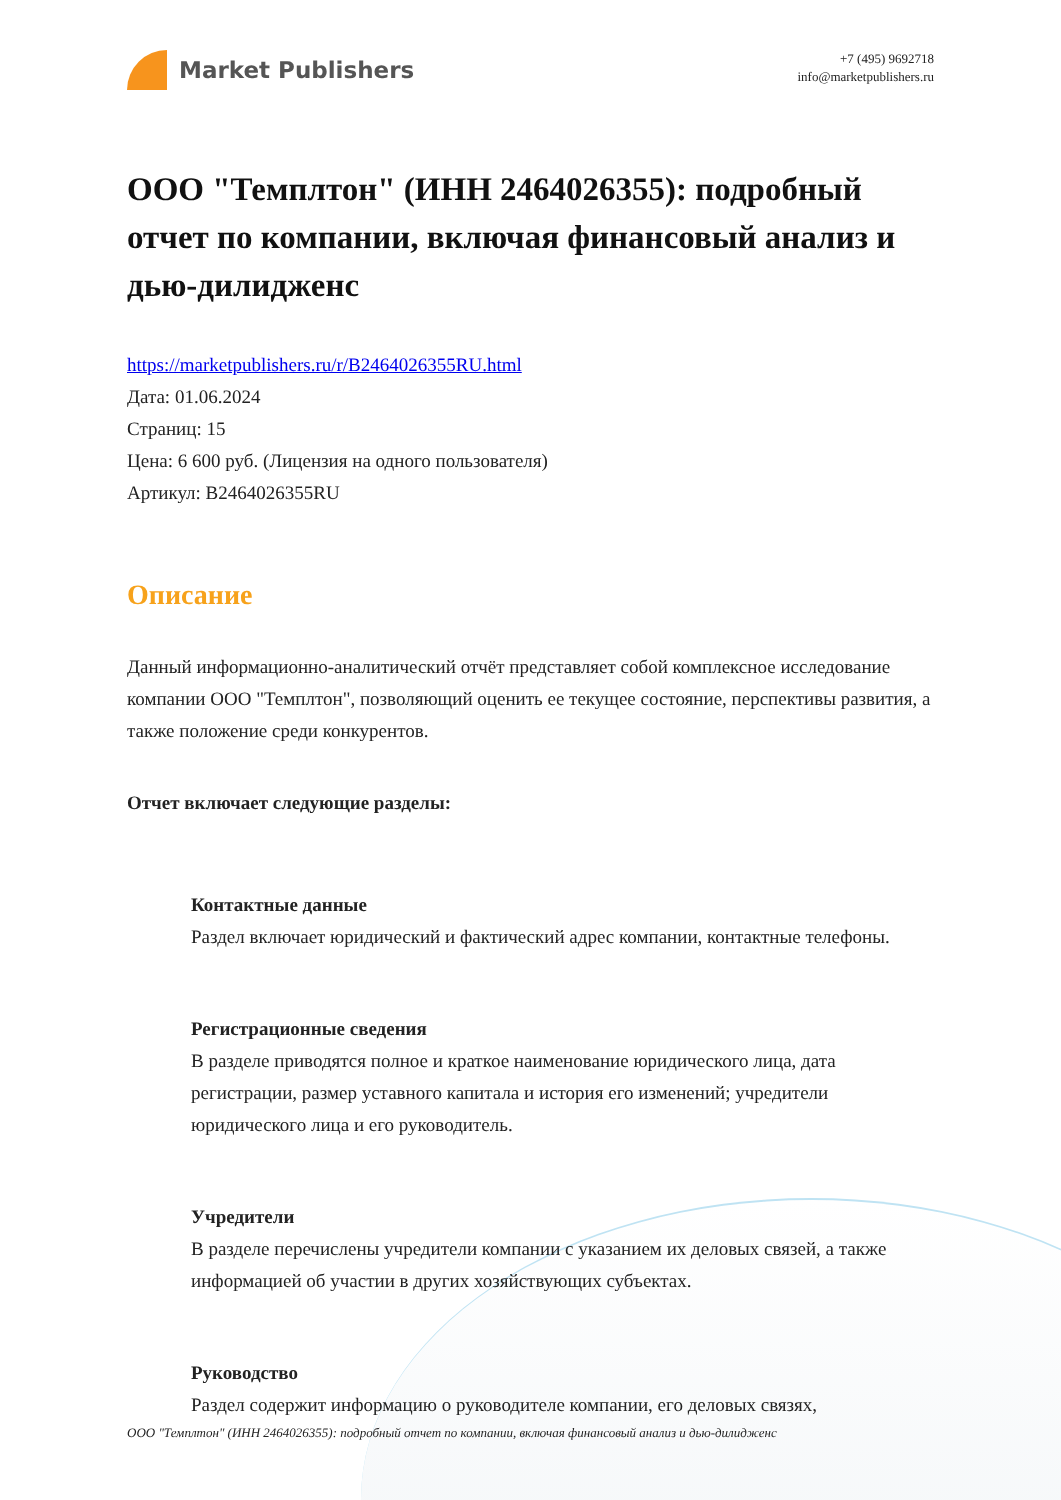Market Publishers
+7 (495) 9692718
info@marketpublishers.ru
ООО "Темплтон" (ИНН 2464026355): подробный отчет по компании, включая финансовый анализ и дью-дилидженс
https://marketpublishers.ru/r/B2464026355RU.html
Дата: 01.06.2024
Страниц: 15
Цена: 6 600 руб. (Лицензия на одного пользователя)
Артикул: B2464026355RU
Описание
Данный информационно-аналитический отчёт представляет собой комплексное исследование компании ООО "Темплтон", позволяющий оценить ее текущее состояние, перспективы развития, а также положение среди конкурентов.
Отчет включает следующие разделы:
Контактные данные
Раздел включает юридический и фактический адрес компании, контактные телефоны.
Регистрационные сведения
В разделе приводятся полное и краткое наименование юридического лица, дата регистрации, размер уставного капитала и история его изменений; учредители юридического лица и его руководитель.
Учредители
В разделе перечислены учредители компании с указанием их деловых связей, а также информацией об участии в других хозяйствующих субъектах.
Руководство
Раздел содержит информацию о руководителе компании, его деловых связях,
ООО "Темплтон" (ИНН 2464026355): подробный отчет по компании, включая финансовый анализ и дью-дилидженс